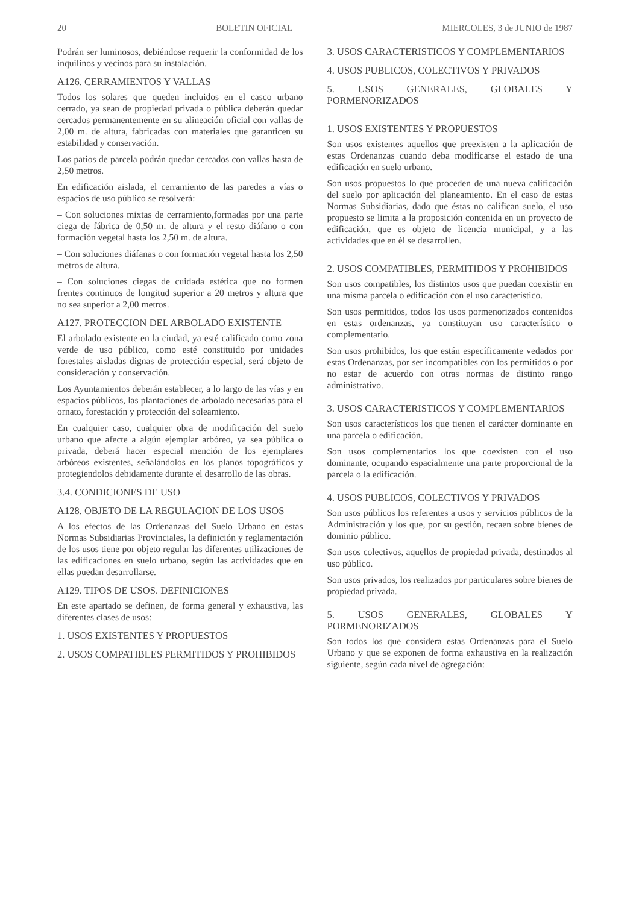20 BOLETIN OFICIAL MIERCOLES, 3 de JUNIO de 1987
Podrán ser luminosos, debiéndose requerir la conformidad de los inquilinos y vecinos para su instalación.
A126. CERRAMIENTOS Y VALLAS
Todos los solares que queden incluidos en el casco urbano cerrado, ya sean de propiedad privada o pública deberán quedar cercados permanentemente en su alineación oficial con vallas de 2,00 m. de altura, fabricadas con materiales que garanticen su estabilidad y conservación.
Los patios de parcela podrán quedar cercados con vallas hasta de 2,50 metros.
En edificación aislada, el cerramiento de las paredes a vías o espacios de uso público se resolverá:
– Con soluciones mixtas de cerramiento,formadas por una parte ciega de fábrica de 0,50 m. de altura y el resto diáfano o con formación vegetal hasta los 2,50 m. de altura.
– Con soluciones diáfanas o con formación vegetal hasta los 2,50 metros de altura.
– Con soluciones ciegas de cuidada estética que no formen frentes continuos de longitud superior a 20 metros y altura que no sea superior a 2,00 metros.
A127. PROTECCION DEL ARBOLADO EXISTENTE
El arbolado existente en la ciudad, ya esté calificado como zona verde de uso público, como esté constituido por unidades forestales aisladas dignas de protección especial, será objeto de consideración y conservación.
Los Ayuntamientos deberán establecer, a lo largo de las vías y en espacios públicos, las plantaciones de arbolado necesarias para el ornato, forestación y protección del soleamiento.
En cualquier caso, cualquier obra de modificación del suelo urbano que afecte a algún ejemplar arbóreo, ya sea pública o privada, deberá hacer especial mención de los ejemplares arbóreos existentes, señalándolos en los planos topográficos y protegiendolos debidamente durante el desarrollo de las obras.
3.4. CONDICIONES DE USO
A128. OBJETO DE LA REGULACION DE LOS USOS
A los efectos de las Ordenanzas del Suelo Urbano en estas Normas Subsidiarias Provinciales, la definición y reglamentación de los usos tiene por objeto regular las diferentes utilizaciones de las edificaciones en suelo urbano, según las actividades que en ellas puedan desarrollarse.
A129. TIPOS DE USOS. DEFINICIONES
En este apartado se definen, de forma general y exhaustiva, las diferentes clases de usos:
1. USOS EXISTENTES Y PROPUESTOS
2. USOS COMPATIBLES PERMITIDOS Y PROHIBIDOS
3. USOS CARACTERISTICOS Y COMPLEMENTARIOS
4. USOS PUBLICOS, COLECTIVOS Y PRIVADOS
5. USOS GENERALES, GLOBALES Y PORMENORIZADOS
1. USOS EXISTENTES Y PROPUESTOS
Son usos existentes aquellos que preexisten a la aplicación de estas Ordenanzas cuando deba modificarse el estado de una edificación en suelo urbano.
Son usos propuestos lo que proceden de una nueva calificación del suelo por aplicación del planeamiento. En el caso de estas Normas Subsidiarias, dado que éstas no califican suelo, el uso propuesto se limita a la proposición contenida en un proyecto de edificación, que es objeto de licencia municipal, y a las actividades que en él se desarrollen.
2. USOS COMPATIBLES, PERMITIDOS Y PROHIBIDOS
Son usos compatibles, los distintos usos que puedan coexistir en una misma parcela o edificación con el uso característico.
Son usos permitidos, todos los usos pormenorizados contenidos en estas ordenanzas, ya constituyan uso característico o complementario.
Son usos prohibidos, los que están específicamente vedados por estas Ordenanzas, por ser incompatibles con los permitidos o por no estar de acuerdo con otras normas de distinto rango administrativo.
3. USOS CARACTERISTICOS Y COMPLEMENTARIOS
Son usos característicos los que tienen el carácter dominante en una parcela o edificación.
Son usos complementarios los que coexisten con el uso dominante, ocupando espacialmente una parte proporcional de la parcela o la edificación.
4. USOS PUBLICOS, COLECTIVOS Y PRIVADOS
Son usos públicos los referentes a usos y servicios públicos de la Administración y los que, por su gestión, recaen sobre bienes de dominio público.
Son usos colectivos, aquellos de propiedad privada, destinados al uso público.
Son usos privados, los realizados por particulares sobre bienes de propiedad privada.
5. USOS GENERALES, GLOBALES Y PORMENORIZADOS
Son todos los que considera estas Ordenanzas para el Suelo Urbano y que se exponen de forma exhaustiva en la realización siguiente, según cada nivel de agregación: